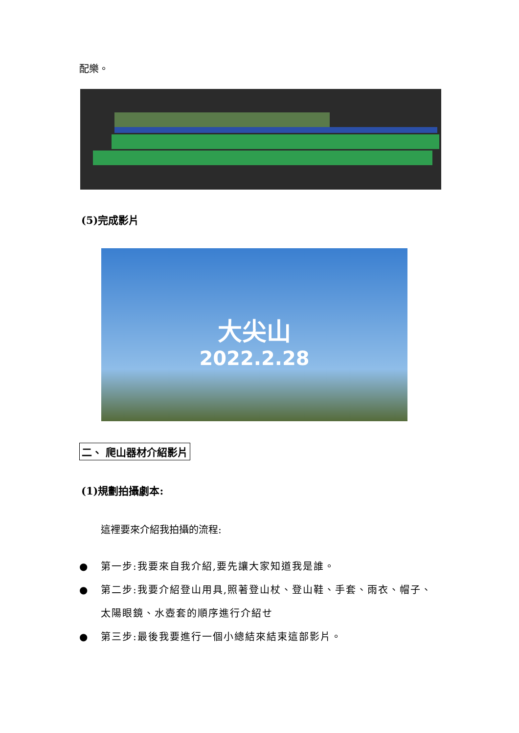配樂。
(5)完成影片
大尖山
2022.2.28
二、 爬山器材介紹影片
(1)規劃拍攝劇本:
這裡要來介紹我拍攝的流程:
● 第一步:我要來自我介紹,要先讓大家知道我是誰。
● 第二步:我要介紹登山用具,照著登山杖、登山鞋、手套、雨衣、帽子、太陽眼鏡、水壺套的順序進行介紹せ
● 第三步:最後我要進行一個小總結來結束這部影片。